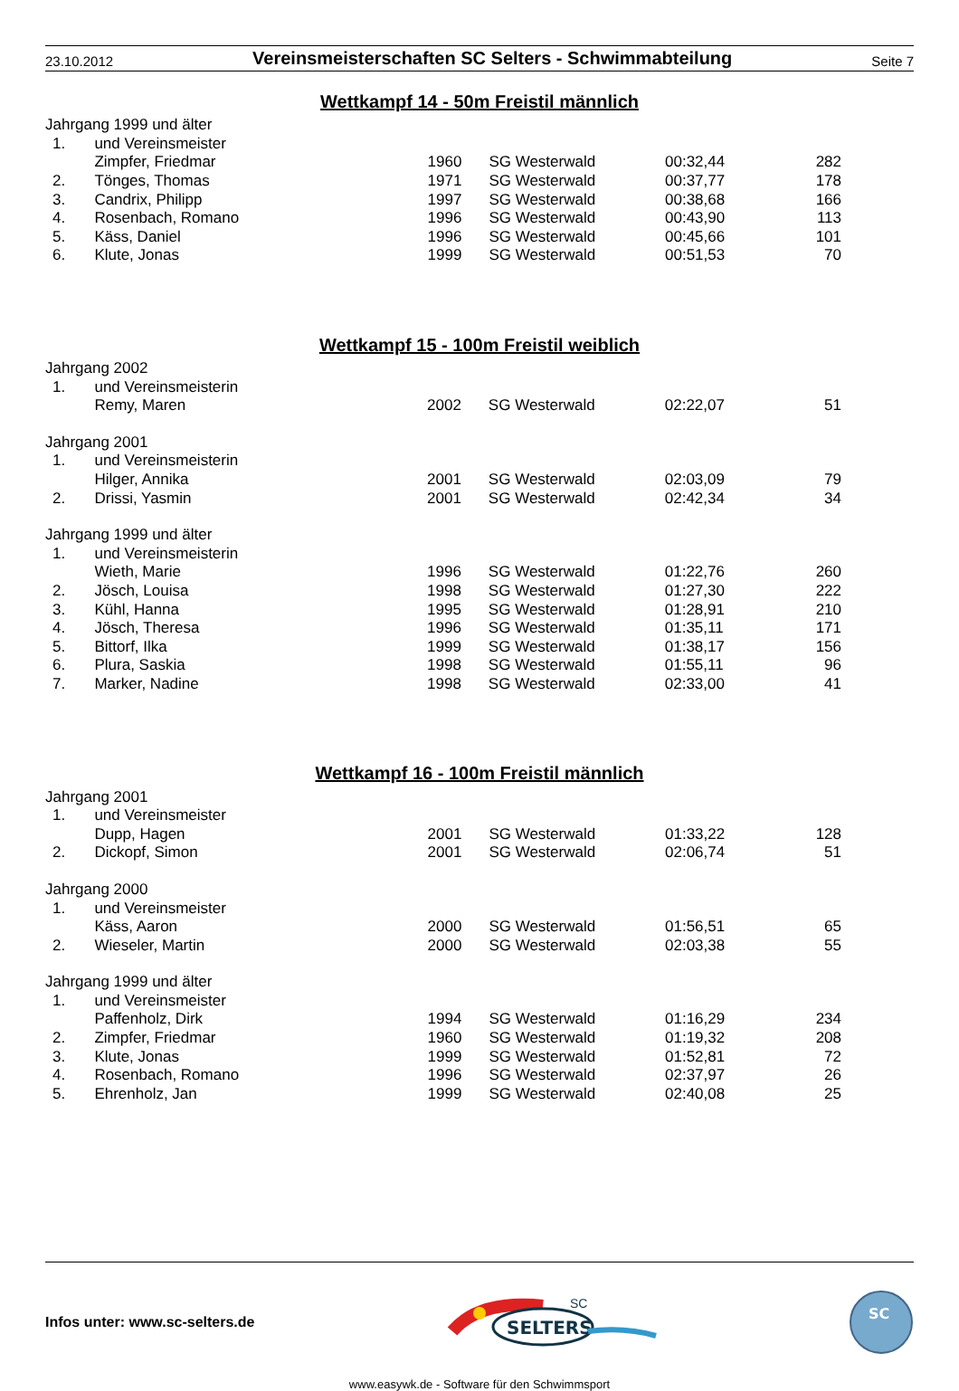23.10.2012 Vereinsmeisterschaften SC Selters - Schwimmabteilung Seite 7
Wettkampf 14 - 50m Freistil männlich
| Jahrgang 1999 und älter | | | | | |
| 1. | und Vereinsmeister | | | | |
| | Zimpfer, Friedmar | 1960 | SG Westerwald | 00:32,44 | 282 |
| 2. | Tönges, Thomas | 1971 | SG Westerwald | 00:37,77 | 178 |
| 3. | Candrix, Philipp | 1997 | SG Westerwald | 00:38,68 | 166 |
| 4. | Rosenbach, Romano | 1996 | SG Westerwald | 00:43,90 | 113 |
| 5. | Käss, Daniel | 1996 | SG Westerwald | 00:45,66 | 101 |
| 6. | Klute, Jonas | 1999 | SG Westerwald | 00:51,53 | 70 |
Wettkampf 15 - 100m Freistil weiblich
| Jahrgang 2002 | | | | | |
| 1. | und Vereinsmeisterin | | | | |
| | Remy, Maren | 2002 | SG Westerwald | 02:22,07 | 51 |
| Jahrgang 2001 | | | | | |
| 1. | und Vereinsmeisterin | | | | |
| | Hilger, Annika | 2001 | SG Westerwald | 02:03,09 | 79 |
| 2. | Drissi, Yasmin | 2001 | SG Westerwald | 02:42,34 | 34 |
| Jahrgang 1999 und älter | | | | | |
| 1. | und Vereinsmeisterin | | | | |
| | Wieth, Marie | 1996 | SG Westerwald | 01:22,76 | 260 |
| 2. | Jösch, Louisa | 1998 | SG Westerwald | 01:27,30 | 222 |
| 3. | Kühl, Hanna | 1995 | SG Westerwald | 01:28,91 | 210 |
| 4. | Jösch, Theresa | 1996 | SG Westerwald | 01:35,11 | 171 |
| 5. | Bittorf, Ilka | 1999 | SG Westerwald | 01:38,17 | 156 |
| 6. | Plura, Saskia | 1998 | SG Westerwald | 01:55,11 | 96 |
| 7. | Marker, Nadine | 1998 | SG Westerwald | 02:33,00 | 41 |
Wettkampf 16 - 100m Freistil männlich
| Jahrgang 2001 | | | | | |
| 1. | und Vereinsmeister | | | | |
| | Dupp, Hagen | 2001 | SG Westerwald | 01:33,22 | 128 |
| 2. | Dickopf, Simon | 2001 | SG Westerwald | 02:06,74 | 51 |
| Jahrgang 2000 | | | | | |
| 1. | und Vereinsmeister | | | | |
| | Käss, Aaron | 2000 | SG Westerwald | 01:56,51 | 65 |
| 2. | Wieseler, Martin | 2000 | SG Westerwald | 02:03,38 | 55 |
| Jahrgang 1999 und älter | | | | | |
| 1. | und Vereinsmeister | | | | |
| | Paffenholz, Dirk | 1994 | SG Westerwald | 01:16,29 | 234 |
| 2. | Zimpfer, Friedmar | 1960 | SG Westerwald | 01:19,32 | 208 |
| 3. | Klute, Jonas | 1999 | SG Westerwald | 01:52,81 | 72 |
| 4. | Rosenbach, Romano | 1996 | SG Westerwald | 02:37,97 | 26 |
| 5. | Ehrenholz, Jan | 1999 | SG Westerwald | 02:40,08 | 25 |
Infos unter: www.sc-selters.de
SELTERS
SC
SC
www.easywk.de - Software für den Schwimmsport